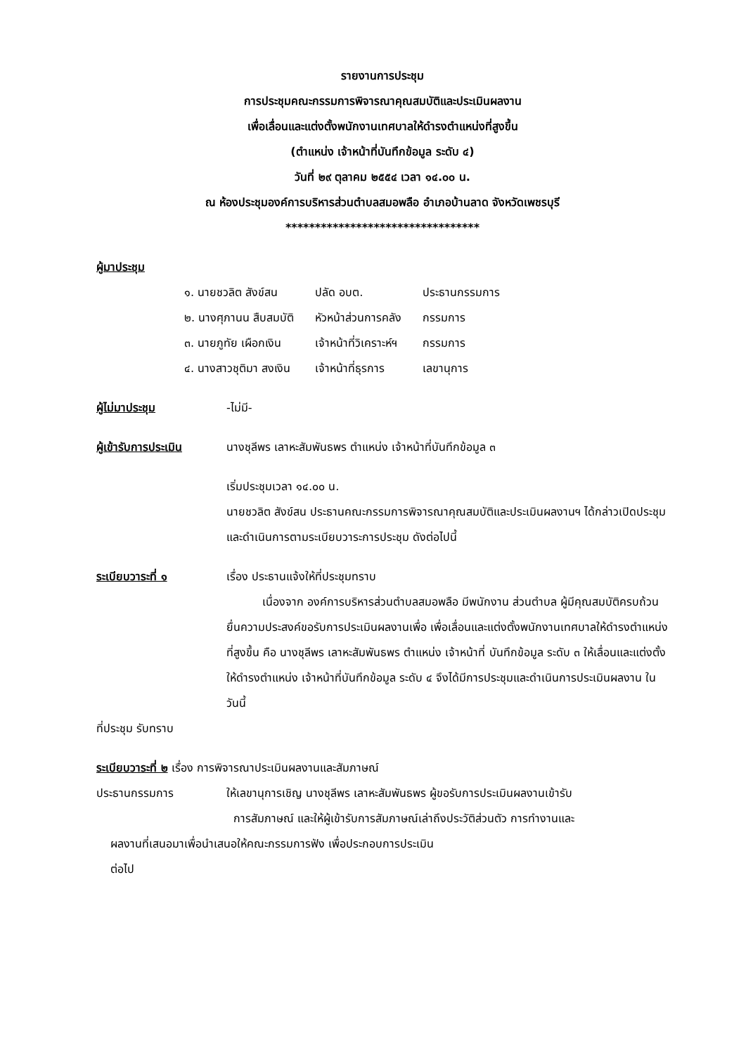รายงานการประชุม
การประชุมคณะกรรมการพิจารณาคุณสมบัติและประเมินผลงาน
เพื่อเลื่อนและแต่งตั้งพนักงานเทศบาลให้ดำรงตำแหน่งที่สูงขึ้น
(ตำแหน่ง เจ้าหน้าที่บันทึกข้อมูล ระดับ ๔)
วันที่ ๒๙ ตุลาคม ๒๕๕๔ เวลา ๑๔.๐๐ น.
ณ ห้องประชุมองค์การบริหารส่วนตำบลสมอพลือ อำเภอบ้านลาด จังหวัดเพชรบุรี
*********************************
ผู้มาประชุม
| ๑. นายชวลิต สังข์สน | ปลัด อบต. | ประธานกรรมการ |
| ๒. นางศุภานน สืบสมบัติ | หัวหน้าส่วนการคลัง | กรรมการ |
| ๓. นายภูทัย เผือกเงิน | เจ้าหน้าที่วิเคราะห์ฯ | กรรมการ |
| ๔. นางสาวชุติมา สงเงิน | เจ้าหน้าที่ธุรการ | เลขานุการ |
ผู้ไม่มาประชุม -ไม่มี-
ผู้เข้ารับการประเมิน นางชุลีพร เลาหะสัมพันธพร ตำแหน่ง เจ้าหน้าที่บันทึกข้อมูล ๓
เริ่มประชุมเวลา ๑๔.๐๐ น.
นายชวลิต สังข์สน ประธานคณะกรรมการพิจารณาคุณสมบัติและประเมินผลงานฯ ได้กล่าวเปิดประชุม และดำเนินการตามระเบียบวาระการประชุม ดังต่อไปนี้
ระเบียบวาระที่ ๑ เรื่อง ประธานแจ้งให้ที่ประชุมทราบ
เนื่องจาก องค์การบริหารส่วนตำบลสมอพลือ มีพนักงาน ส่วนตำบล ผู้มีคุณสมบัติครบถ้วนยื่นความประสงค์ขอรับการประเมินผลงานเพื่อ เพื่อเลื่อนและแต่งตั้งพนักงานเทศบาลให้ดำรงตำแหน่งที่สูงขึ้น คือ นางชุลีพร เลาหะสัมพันธพร ตำแหน่ง เจ้าหน้าที่ บันทึกข้อมูล ระดับ ๓ ให้เลื่อนและแต่งตั้งให้ดำรงตำแหน่ง เจ้าหน้าที่บันทึกข้อมูล ระดับ ๔ จึงได้มีการประชุมและดำเนินการประเมินผลงาน ในวันนี้
ที่ประชุม รับทราบ
ระเบียบวาระที่ ๒ เรื่อง การพิจารณาประเมินผลงานและสัมภาษณ์
ประธานกรรมการ ให้เลขานุการเชิญ นางชุลีพร เลาหะสัมพันธพร ผู้ขอรับการประเมินผลงานเข้ารับ
การสัมภาษณ์ และให้ผู้เข้ารับการสัมภาษณ์เล่าถึงประวัติส่วนตัว การทำงานและ
ผลงานที่เสนอมาเพื่อนำเสนอให้คณะกรรมการฟัง เพื่อประกอบการประเมิน
ต่อไป